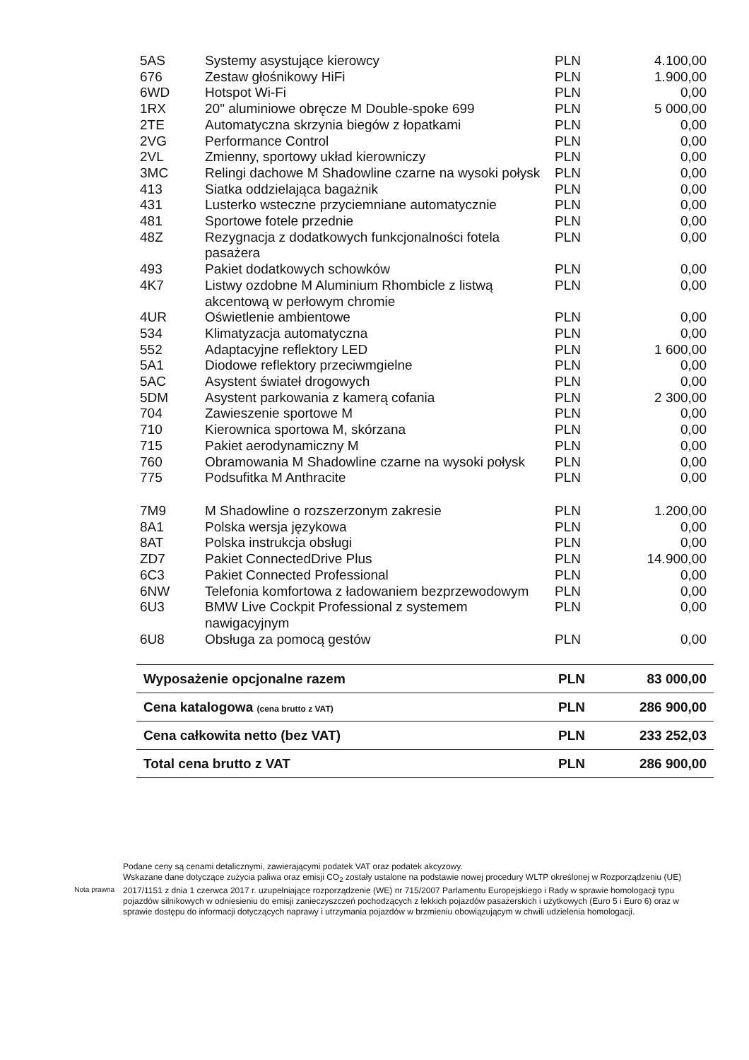| 5AS | Systemy asystujące kierowcy | PLN | 4.100,00 |
| 676 | Zestaw głośnikowy HiFi | PLN | 1.900,00 |
| 6WD | Hotspot Wi-Fi | PLN | 0,00 |
| 1RX | 20" aluminiowe obręcze M Double-spoke 699 | PLN | 5 000,00 |
| 2TE | Automatyczna skrzynia biegów z łopatkami | PLN | 0,00 |
| 2VG | Performance Control | PLN | 0,00 |
| 2VL | Zmienny, sportowy układ kierowniczy | PLN | 0,00 |
| 3MC | Relingi dachowe M Shadowline czarne na wysoki połysk | PLN | 0,00 |
| 413 | Siatka oddzielająca bagażnik | PLN | 0,00 |
| 431 | Lusterko wsteczne przyciemniane automatycznie | PLN | 0,00 |
| 481 | Sportowe fotele przednie | PLN | 0,00 |
| 48Z | Rezygnacja z dodatkowych funkcjonalności fotela pasażera | PLN | 0,00 |
| 493 | Pakiet dodatkowych schowków | PLN | 0,00 |
| 4K7 | Listwy ozdobne M Aluminium Rhombicle z listwą akcentową w perłowym chromie | PLN | 0,00 |
| 4UR | Oświetlenie ambientowe | PLN | 0,00 |
| 534 | Klimatyzacja automatyczna | PLN | 0,00 |
| 552 | Adaptacyjne reflektory LED | PLN | 1 600,00 |
| 5A1 | Diodowe reflektory przeciwmgielne | PLN | 0,00 |
| 5AC | Asystent świateł drogowych | PLN | 0,00 |
| 5DM | Asystent parkowania z kamerą cofania | PLN | 2 300,00 |
| 704 | Zawieszenie sportowe M | PLN | 0,00 |
| 710 | Kierownica sportowa M, skórzana | PLN | 0,00 |
| 715 | Pakiet aerodynamiczny M | PLN | 0,00 |
| 760 | Obramowania M Shadowline czarne na wysoki połysk | PLN | 0,00 |
| 775 | Podsufitka M Anthracite | PLN | 0,00 |
| 7M9 | M Shadowline o rozszerzonym zakresie | PLN | 1.200,00 |
| 8A1 | Polska wersja językowa | PLN | 0,00 |
| 8AT | Polska instrukcja obsługi | PLN | 0,00 |
| ZD7 | Pakiet ConnectedDrive Plus | PLN | 14.900,00 |
| 6C3 | Pakiet Connected Professional | PLN | 0,00 |
| 6NW | Telefonia komfortowa z ładowaniem bezprzewodowym | PLN | 0,00 |
| 6U3 | BMW Live Cockpit Professional z systemem nawigacyjnym | PLN | 0,00 |
| 6U8 | Obsługa za pomocą gestów | PLN | 0,00 |
| Wyposażenie opcjonalne razem | PLN | 83 000,00 |
| Cena katalogowa (cena brutto z VAT) | PLN | 286 900,00 |
| Cena całkowita netto (bez VAT) | PLN | 233 252,03 |
| Total cena brutto z VAT | PLN | 286 900,00 |
Nota prawna
Podane ceny są cenami detalicznymi, zawierającymi podatek VAT oraz podatek akcyzowy.
Wskazane dane dotyczące zużycia paliwa oraz emisji CO<sub>2</sub> zostały ustalone na podstawie nowej procedury WLTP określonej w Rozporządzeniu (UE) 2017/1151 z dnia 1 czerwca 2017 r. uzupełniające rozporządzenie (WE) nr 715/2007 Parlamentu Europejskiego i Rady w sprawie homologacji typu pojazdów silnikowych w odniesieniu do emisji zanieczyszczeń pochodzących z lekkich pojazdów pasażerskich i użytkowych (Euro 5 i Euro 6) oraz w sprawie dostępu do informacji dotyczących naprawy i utrzymania pojazdów w brzmieniu obowiązującym w chwili udzielenia homologacji.